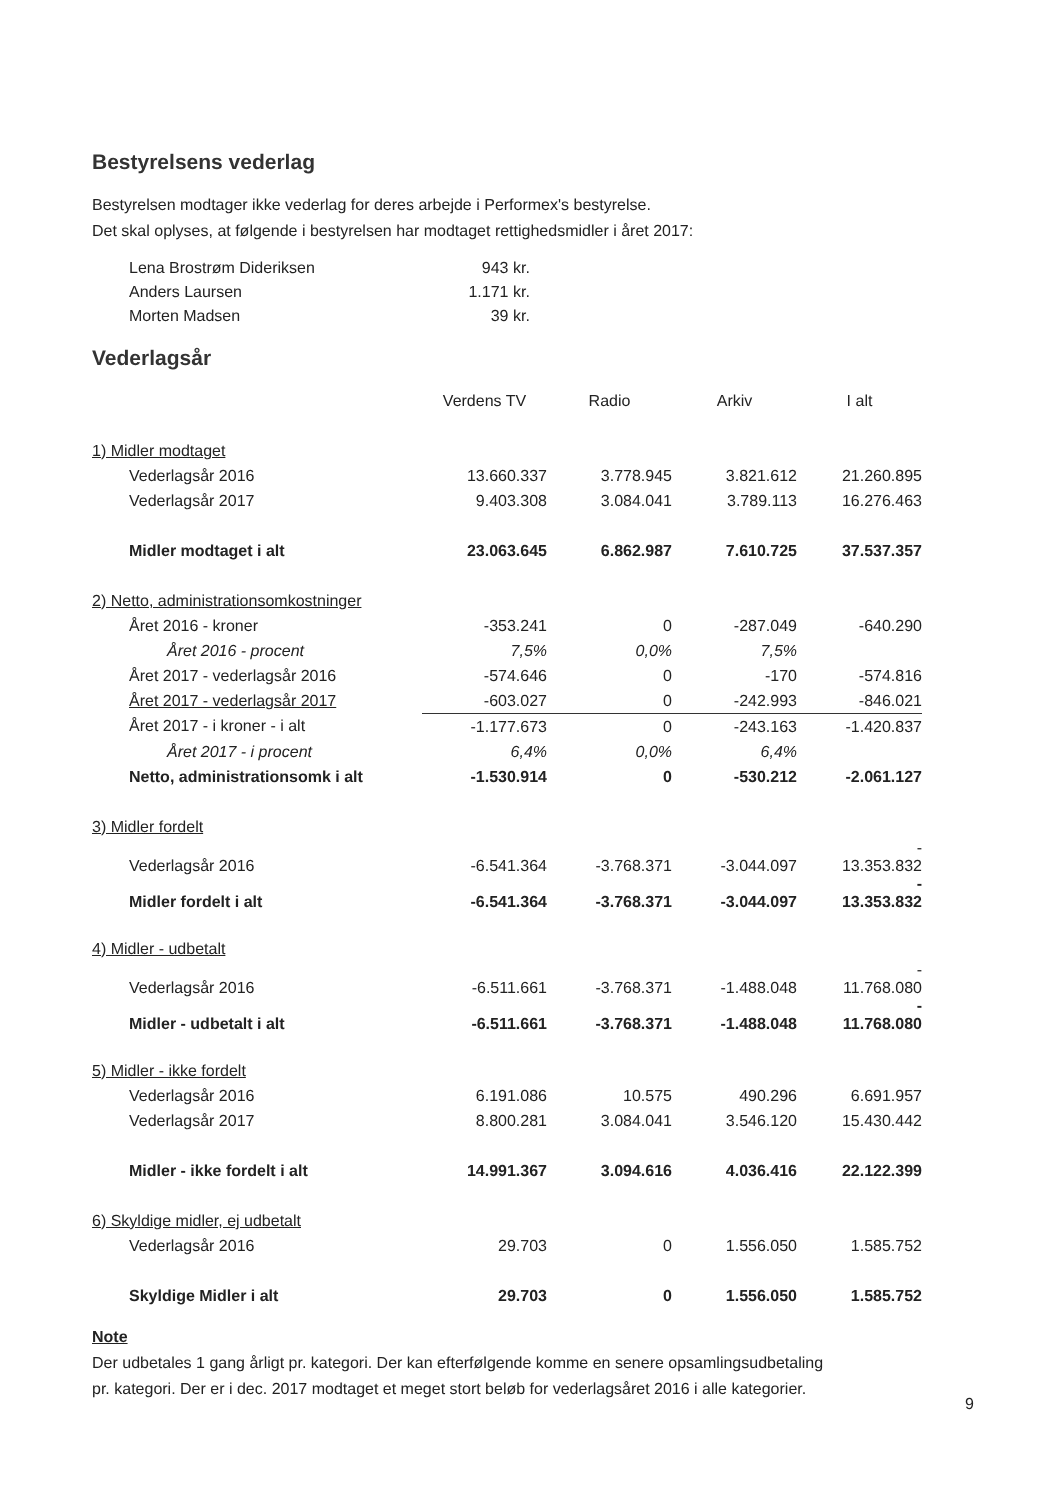Bestyrelsens vederlag
Bestyrelsen modtager ikke vederlag for deres arbejde i Performex's bestyrelse.
Det skal oplyses, at følgende i bestyrelsen har modtaget rettighedsmidler i året 2017:
| Lena Brostrøm Dideriksen | 943 kr. |
| Anders Laursen | 1.171 kr. |
| Morten Madsen | 39 kr. |
Vederlagsår
| | Verdens TV | Radio | Arkiv | I alt |
| --- | --- | --- | --- | --- |
| 1) Midler modtaget | | | | |
| Vederlagsår 2016 | 13.660.337 | 3.778.945 | 3.821.612 | 21.260.895 |
| Vederlagsår 2017 | 9.403.308 | 3.084.041 | 3.789.113 | 16.276.463 |
| Midler modtaget i alt | 23.063.645 | 6.862.987 | 7.610.725 | 37.537.357 |
| 2) Netto, administrationsomkostninger | | | | |
| Året 2016 - kroner | -353.241 | 0 | -287.049 | -640.290 |
| Året 2016 - procent | 7,5% | 0,0% | 7,5% | |
| Året 2017 - vederlagsår 2016 | -574.646 | 0 | -170 | -574.816 |
| Året 2017 - vederlagsår 2017 | -603.027 | 0 | -242.993 | -846.021 |
| Året 2017 - i kroner - i alt | -1.177.673 | 0 | -243.163 | -1.420.837 |
| Året 2017 - i procent | 6,4% | 0,0% | 6,4% | |
| Netto, administrationsomk i alt | -1.530.914 | 0 | -530.212 | -2.061.127 |
| 3) Midler fordelt | | | | |
| Vederlagsår 2016 | -6.541.364 | -3.768.371 | -3.044.097 | - 13.353.832 |
| Midler fordelt i alt | -6.541.364 | -3.768.371 | -3.044.097 | - 13.353.832 |
| 4) Midler - udbetalt | | | | |
| Vederlagsår 2016 | -6.511.661 | -3.768.371 | -1.488.048 | - 11.768.080 |
| Midler - udbetalt i alt | -6.511.661 | -3.768.371 | -1.488.048 | - 11.768.080 |
| 5) Midler - ikke fordelt | | | | |
| Vederlagsår 2016 | 6.191.086 | 10.575 | 490.296 | 6.691.957 |
| Vederlagsår 2017 | 8.800.281 | 3.084.041 | 3.546.120 | 15.430.442 |
| Midler - ikke fordelt i alt | 14.991.367 | 3.094.616 | 4.036.416 | 22.122.399 |
| 6) Skyldige midler, ej udbetalt | | | | |
| Vederlagsår 2016 | 29.703 | 0 | 1.556.050 | 1.585.752 |
| Skyldige Midler i alt | 29.703 | 0 | 1.556.050 | 1.585.752 |
Note
Der udbetales 1 gang årligt pr. kategori. Der kan efterfølgende komme en senere opsamlingsudbetaling
pr. kategori. Der er i dec. 2017 modtaget et meget stort beløb for vederlagsåret 2016 i alle kategorier.
9